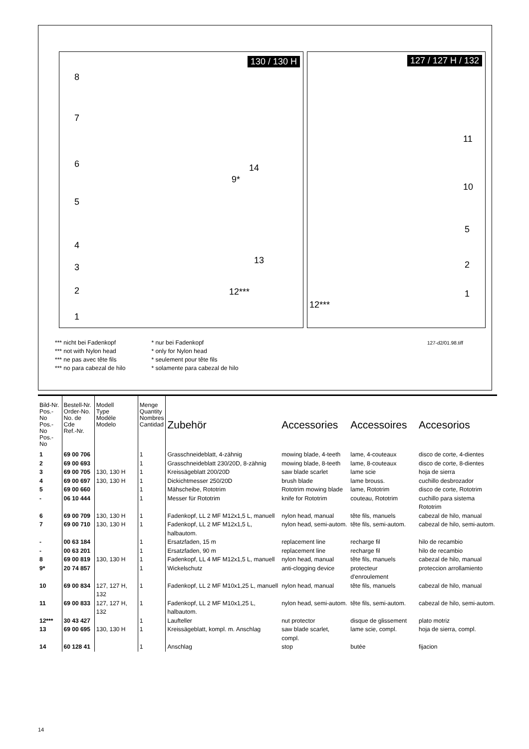130 / 130 H
8
7
6
5
4
3
2
1
14
9*
13
12***
127 / 127 H / 132
11
10
5
2
1
12***
*** nicht bei Fadenkopf
*** not with Nylon head
*** ne pas avec tête fils
*** no para cabezal de hilo
* nur bei Fadenkopf
* only for Nylon head
* seulement pour tête fils
* solamente para cabezal de hilo
127-d2/01.98.tiff
| Bild-Nr. Pos.-No Pos.-No Pos.-No | Bestell-Nr. Order-No. No. de Cde Ref.-Nr. | Modell Type Modéle Modelo | Menge Quantity Nombres Cantidad | Zubehör | Accessories | Accessoires | Accesorios |
| --- | --- | --- | --- | --- | --- | --- | --- |
| 1 | 69 00 706 | | 1 | Grasschneideblatt, 4-zähnig | mowing blade, 4-teeth | lame, 4-couteaux | disco de corte, 4-dientes |
| 2 | 69 00 693 | | 1 | Grasschneideblatt 230/20D, 8-zähnig | mowing blade, 8-teeth | lame, 8-couteaux | disco de corte, 8-dientes |
| 3 | 69 00 705 | 130, 130 H | 1 | Kreissägeblatt 200/20D | saw blade scarlet | lame scie | hoja de sierra |
| 4 | 69 00 697 | 130, 130 H | 1 | Dickichtmesser 250/20D | brush blade | lame brouss. | cuchillo desbrozador |
| 5 | 69 00 660 | | 1 | Mähscheibe, Rototrim | Rototrim mowing blade | lame, Rototrim | disco de corte, Rototrim |
| - | 06 10 444 | | 1 | Messer für Rototrim | knife for Rototrim | couteau, Rototrim | cuchillo para sistema Rototrim |
| 6 | 69 00 709 | 130, 130 H | 1 | Fadenkopf, LL 2 MF M12x1,5 L, manuell | nylon head, manual | tête fils, manuels | cabezal de hilo, manual |
| 7 | 69 00 710 | 130, 130 H | 1 | Fadenkopf, LL 2 MF M12x1,5 L, halbautom. | nylon head, semi-autom. | tête fils, semi-autom. | cabezal de hilo, semi-autom. |
| - | 00 63 184 | | 1 | Ersatzfaden, 15 m | replacement line | recharge fil | hilo de recambio |
| - | 00 63 201 | | 1 | Ersatzfaden, 90 m | replacement line | recharge fil | hilo de recambio |
| 8 | 69 00 819 | 130, 130 H | 1 | Fadenkopf, LL 4 MF M12x1,5 L, manuell | nylon head, manual | tête fils, manuels | cabezal de hilo, manual |
| 9* | 20 74 857 | | 1 | Wickelschutz | anti-clogging device | protecteur d'enroulement | proteccion arrollamiento |
| 10 | 69 00 834 | 127, 127 H, 132 | 1 | Fadenkopf, LL 2 MF M10x1,25 L, manuell | nylon head, manual | tête fils, manuels | cabezal de hilo, manual |
| 11 | 69 00 833 | 127, 127 H, 132 | 1 | Fadenkopf, LL 2 MF M10x1,25 L, halbautom. | nylon head, semi-autom. | tête fils, semi-autom. | cabezal de hilo, semi-autom. |
| 12*** | 30 43 427 | | 1 | Laufteller | nut protector | disque de glissement | plato motriz |
| 13 | 69 00 695 | 130, 130 H | 1 | Kreissägeblatt, kompl. m. Anschlag | saw blade scarlet, compl. | lame scie, compl. | hoja de sierra, compl. |
| 14 | 60 128 41 | | 1 | Anschlag | stop | butée | fijacion |
14